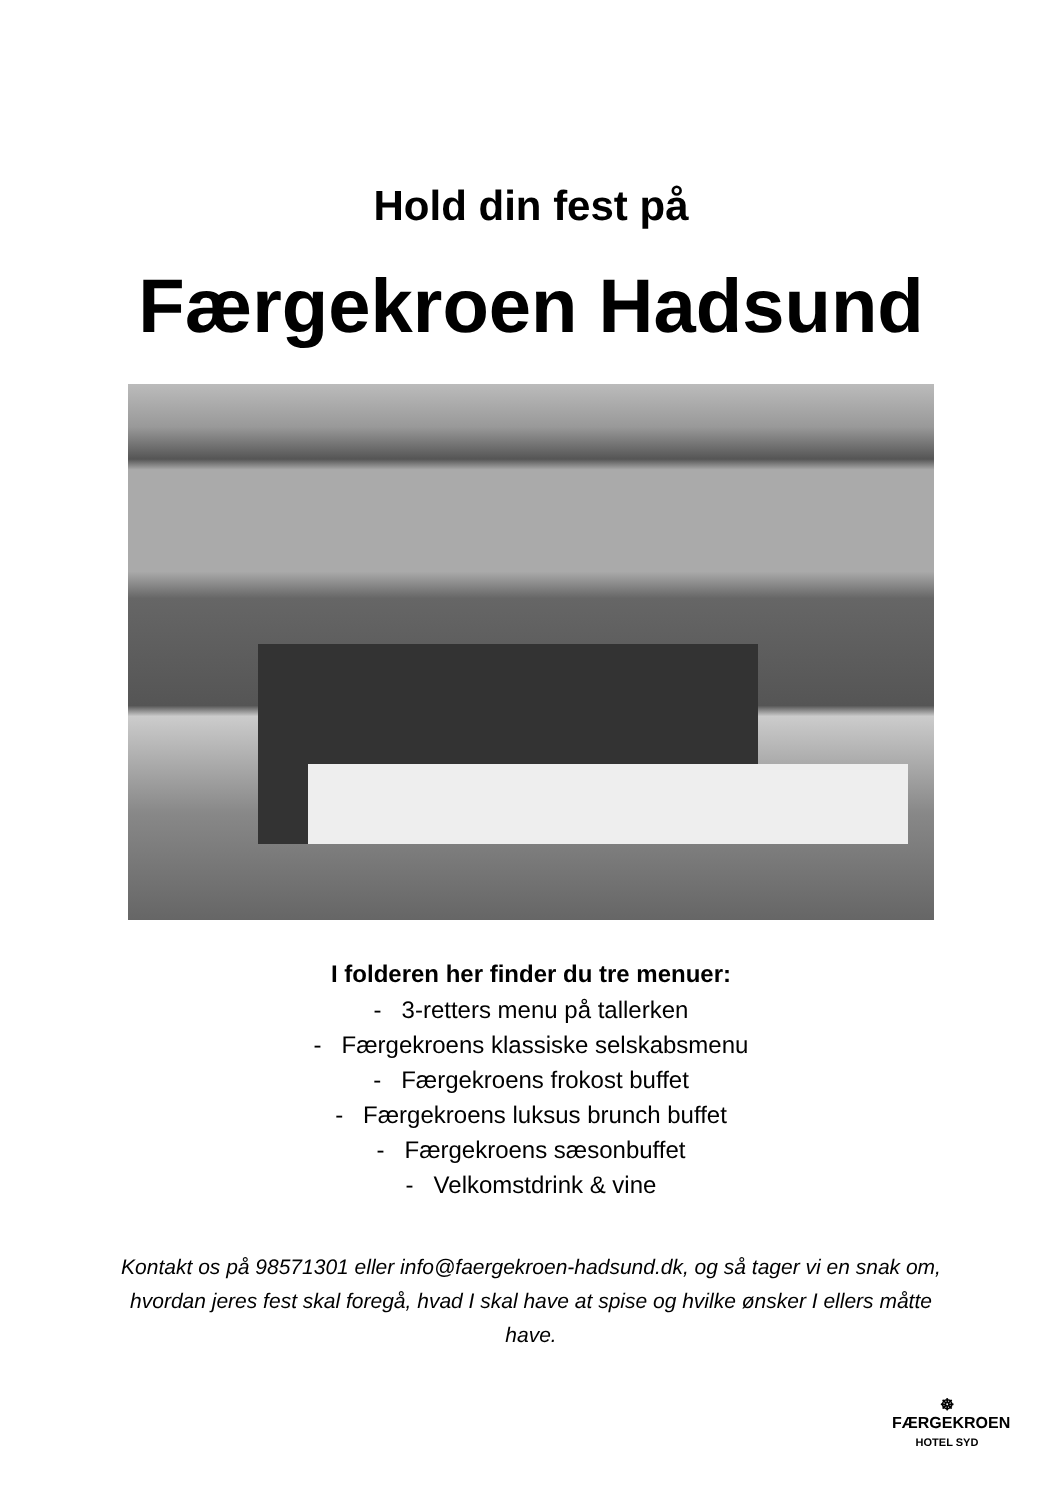Hold din fest på
Færgekroen Hadsund
I folderen her finder du tre menuer:
- 3-retters menu på tallerken
- Færgekroens klassiske selskabsmenu
- Færgekroens frokost buffet
- Færgekroens luksus brunch buffet
- Færgekroens sæsonbuffet
- Velkomstdrink & vine
Kontakt os på 98571301 eller info@faergekroen-hadsund.dk, og så tager vi en snak om, hvordan jeres fest skal foregå, hvad I skal have at spise og hvilke ønsker I ellers måtte have.
☸
FÆRGEKROEN
HOTEL SYD